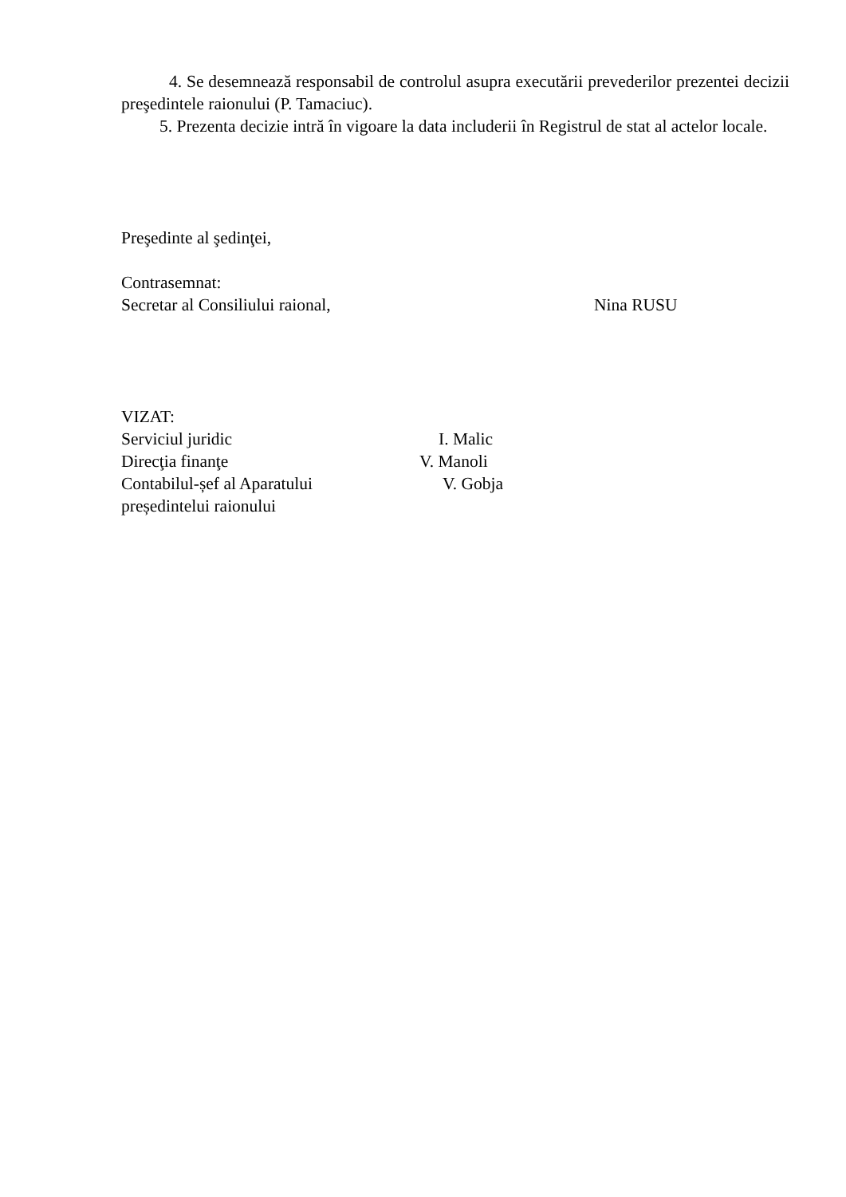4. Se desemnează responsabil de controlul asupra executării prevederilor prezentei decizii preşedintele raionului (P. Tamaciuc).
5. Prezenta decizie intră în vigoare la data includerii în Registrul de stat al actelor locale.
Preşedinte al şedinţei,
Contrasemnat:
Secretar al Consiliului raional, Nina RUSU
VIZAT:
Serviciul juridic I. Malic
Direcţia finanţe V. Manoli
Contabilul-șef al Aparatului V. Gobja
președintelui raionului